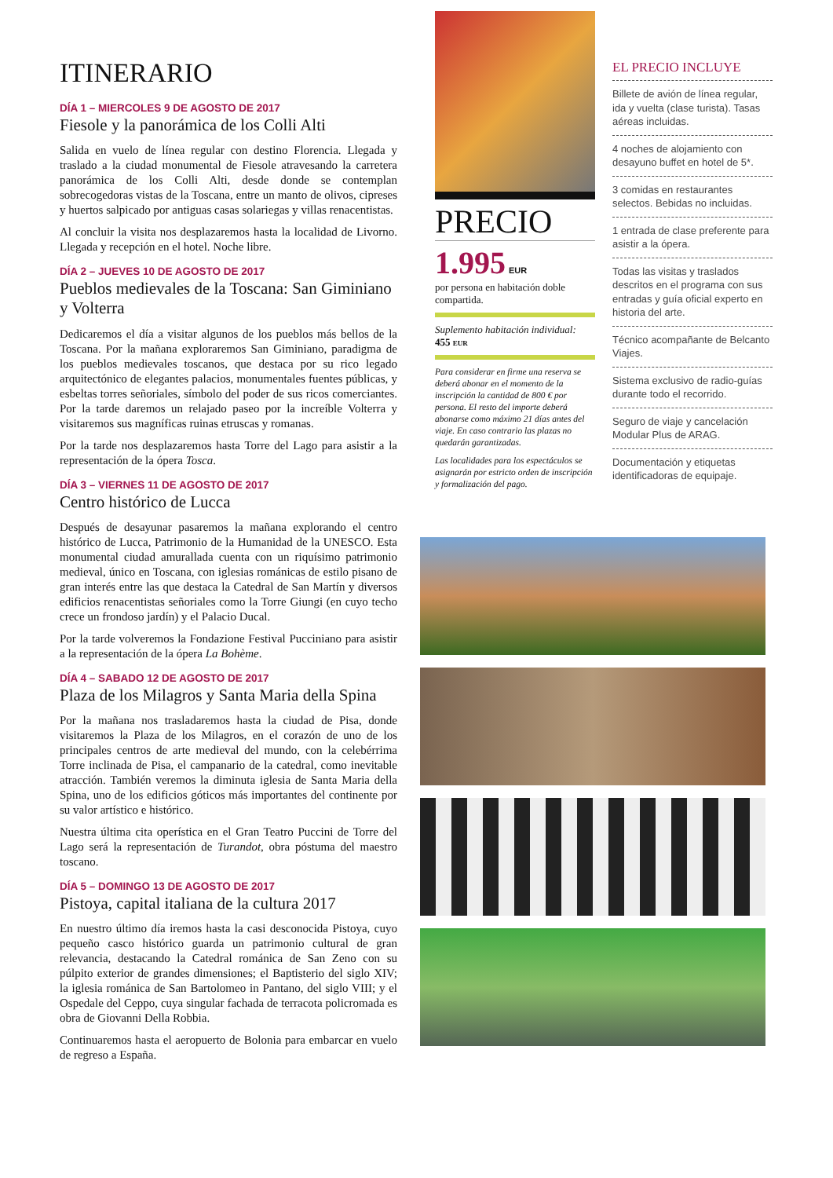ITINERARIO
DÍA 1 – MIERCOLES 9 DE AGOSTO DE 2017
Fiesole y la panorámica de los Colli Alti
Salida en vuelo de línea regular con destino Florencia. Llegada y traslado a la ciudad monumental de Fiesole atravesando la carretera panorámica de los Colli Alti, desde donde se contemplan sobrecogedoras vistas de la Toscana, entre un manto de olivos, cipreses y huertos salpicado por antiguas casas solariegas y villas renacentistas.
Al concluir la visita nos desplazaremos hasta la localidad de Livorno. Llegada y recepción en el hotel. Noche libre.
DÍA 2 – JUEVES 10 DE AGOSTO DE 2017
Pueblos medievales de la Toscana: San Giminiano y Volterra
Dedicaremos el día a visitar algunos de los pueblos más bellos de la Toscana. Por la mañana exploraremos San Giminiano, paradigma de los pueblos medievales toscanos, que destaca por su rico legado arquitectónico de elegantes palacios, monumentales fuentes públicas, y esbeltas torres señoriales, símbolo del poder de sus ricos comerciantes. Por la tarde daremos un relajado paseo por la increíble Volterra y visitaremos sus magníficas ruinas etruscas y romanas.
Por la tarde nos desplazaremos hasta Torre del Lago para asistir a la representación de la ópera Tosca.
DÍA 3 – VIERNES 11 DE AGOSTO DE 2017
Centro histórico de Lucca
Después de desayunar pasaremos la mañana explorando el centro histórico de Lucca, Patrimonio de la Humanidad de la UNESCO. Esta monumental ciudad amurallada cuenta con un riquísimo patrimonio medieval, único en Toscana, con iglesias románicas de estilo pisano de gran interés entre las que destaca la Catedral de San Martín y diversos edificios renacentistas señoriales como la Torre Giungi (en cuyo techo crece un frondoso jardín) y el Palacio Ducal.
Por la tarde volveremos la Fondazione Festival Pucciniano para asistir a la representación de la ópera La Bohème.
DÍA 4 – SABADO 12 DE AGOSTO DE 2017
Plaza de los Milagros y Santa Maria della Spina
Por la mañana nos trasladaremos hasta la ciudad de Pisa, donde visitaremos la Plaza de los Milagros, en el corazón de uno de los principales centros de arte medieval del mundo, con la celebérrima Torre inclinada de Pisa, el campanario de la catedral, como inevitable atracción. También veremos la diminuta iglesia de Santa Maria della Spina, uno de los edificios góticos más importantes del continente por su valor artístico e histórico.
Nuestra última cita operística en el Gran Teatro Puccini de Torre del Lago será la representación de Turandot, obra póstuma del maestro toscano.
DÍA 5 – DOMINGO 13 DE AGOSTO DE 2017
Pistoya, capital italiana de la cultura 2017
En nuestro último día iremos hasta la casi desconocida Pistoya, cuyo pequeño casco histórico guarda un patrimonio cultural de gran relevancia, destacando la Catedral románica de San Zeno con su púlpito exterior de grandes dimensiones; el Baptisterio del siglo XIV; la iglesia románica de San Bartolomeo in Pantano, del siglo VIII; y el Ospedale del Ceppo, cuya singular fachada de terracota policromada es obra de Giovanni Della Robbia.
Continuaremos hasta el aeropuerto de Bolonia para embarcar en vuelo de regreso a España.
PRECIO
1.995 EUR
por persona en habitación doble compartida.
Suplemento habitación individual:
455 EUR
Para considerar en firme una reserva se deberá abonar en el momento de la inscripción la cantidad de 800 € por persona. El resto del importe deberá abonarse como máximo 21 días antes del viaje. En caso contrario las plazas no quedarán garantizadas.
Las localidades para los espectáculos se asignarán por estricto orden de inscripción y formalización del pago.
EL PRECIO INCLUYE
Billete de avión de línea regular, ida y vuelta (clase turista). Tasas aéreas incluidas.
4 noches de alojamiento con desayuno buffet en hotel de 5*.
3 comidas en restaurantes selectos. Bebidas no incluidas.
1 entrada de clase preferente para asistir a la ópera.
Todas las visitas y traslados descritos en el programa con sus entradas y guía oficial experto en historia del arte.
Técnico acompañante de Belcanto Viajes.
Sistema exclusivo de radio-guías durante todo el recorrido.
Seguro de viaje y cancelación Modular Plus de ARAG.
Documentación y etiquetas identificadoras de equipaje.